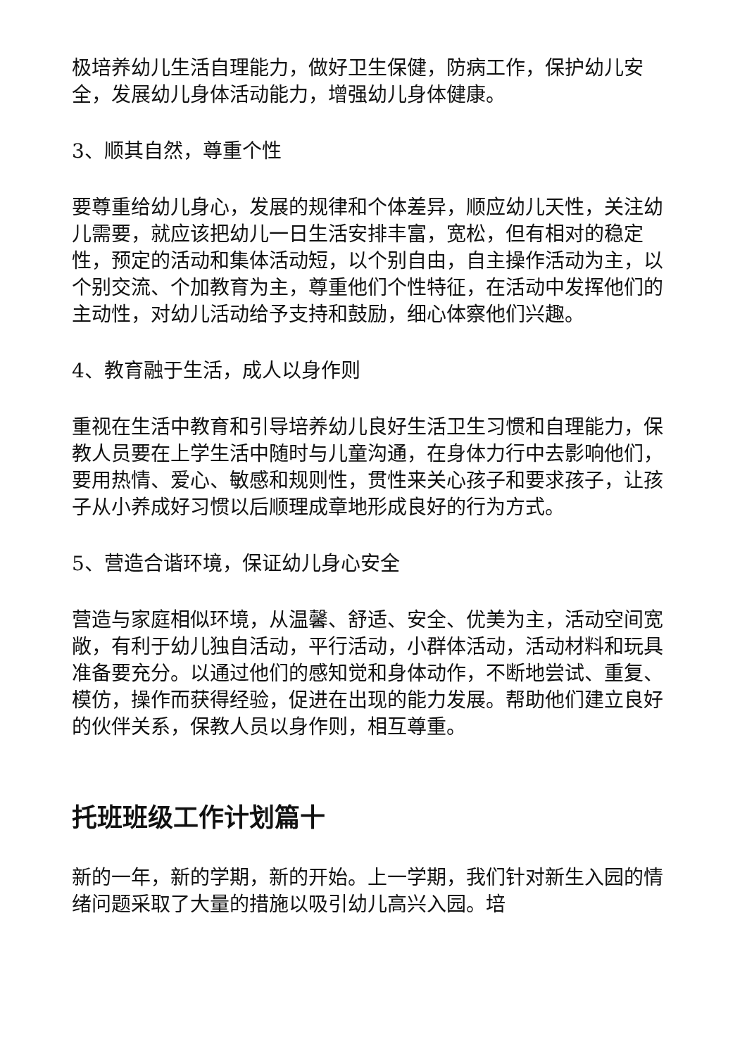极培养幼儿生活自理能力，做好卫生保健，防病工作，保护幼儿安全，发展幼儿身体活动能力，增强幼儿身体健康。
3、顺其自然，尊重个性
要尊重给幼儿身心，发展的规律和个体差异，顺应幼儿天性，关注幼儿需要，就应该把幼儿一日生活安排丰富，宽松，但有相对的稳定性，预定的活动和集体活动短，以个别自由，自主操作活动为主，以个别交流、个加教育为主，尊重他们个性特征，在活动中发挥他们的主动性，对幼儿活动给予支持和鼓励，细心体察他们兴趣。
4、教育融于生活，成人以身作则
重视在生活中教育和引导培养幼儿良好生活卫生习惯和自理能力，保教人员要在上学生活中随时与儿童沟通，在身体力行中去影响他们，要用热情、爱心、敏感和规则性，贯性来关心孩子和要求孩子，让孩子从小养成好习惯以后顺理成章地形成良好的行为方式。
5、营造合谐环境，保证幼儿身心安全
营造与家庭相似环境，从温馨、舒适、安全、优美为主，活动空间宽敞，有利于幼儿独自活动，平行活动，小群体活动，活动材料和玩具准备要充分。以通过他们的感知觉和身体动作，不断地尝试、重复、模仿，操作而获得经验，促进在出现的能力发展。帮助他们建立良好的伙伴关系，保教人员以身作则，相互尊重。
托班班级工作计划篇十
新的一年，新的学期，新的开始。上一学期，我们针对新生入园的情绪问题采取了大量的措施以吸引幼儿高兴入园。培